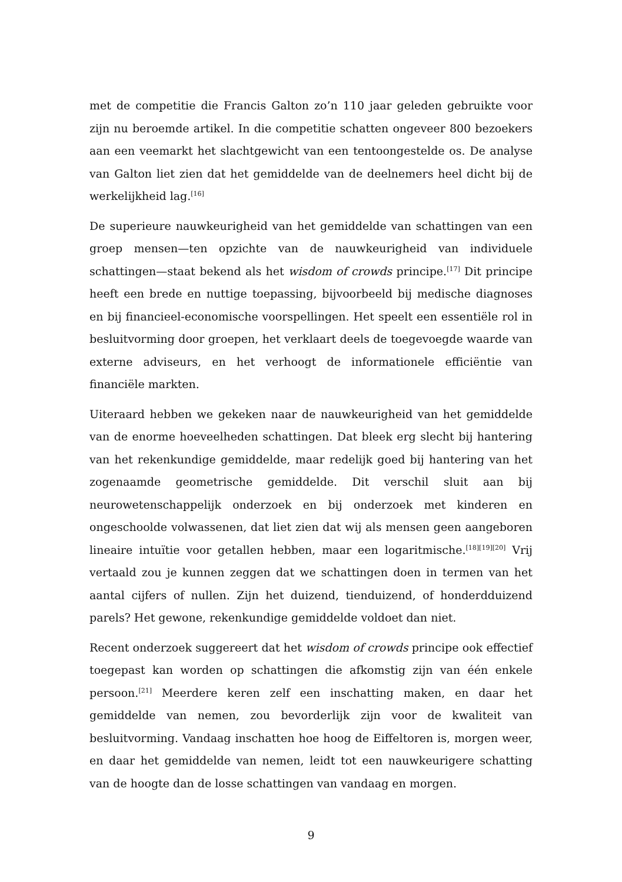met de competitie die Francis Galton zo’n 110 jaar geleden gebruikte voor zijn nu beroemde artikel. In die competitie schatten ongeveer 800 bezoekers aan een veemarkt het slachtgewicht van een tentoongestelde os. De analyse van Galton liet zien dat het gemiddelde van de deelnemers heel dicht bij de werkelijkheid lag.<sup>[16]</sup>
De superieure nauwkeurigheid van het gemiddelde van schattingen van een groep mensen—ten opzichte van de nauwkeurigheid van individuele schattingen—staat bekend als het wisdom of crowds principe.<sup>[17]</sup> Dit principe heeft een brede en nuttige toepassing, bijvoorbeeld bij medische diagnoses en bij financieel-economische voorspellingen. Het speelt een essentiële rol in besluitvorming door groepen, het verklaart deels de toegevoegde waarde van externe adviseurs, en het verhoogt de informationele efficiëntie van financiële markten.
Uiteraard hebben we gekeken naar de nauwkeurigheid van het gemiddelde van de enorme hoeveelheden schattingen. Dat bleek erg slecht bij hantering van het rekenkundige gemiddelde, maar redelijk goed bij hantering van het zogenaamde geometrische gemiddelde. Dit verschil sluit aan bij neurowetenschappelijk onderzoek en bij onderzoek met kinderen en ongeschoolde volwassenen, dat liet zien dat wij als mensen geen aangeboren lineaire intuïtie voor getallen hebben, maar een logaritmische.<sup>[18][19][20]</sup> Vrij vertaald zou je kunnen zeggen dat we schattingen doen in termen van het aantal cijfers of nullen. Zijn het duizend, tienduizend, of honderdduizend parels? Het gewone, rekenkundige gemiddelde voldoet dan niet.
Recent onderzoek suggereert dat het wisdom of crowds principe ook effectief toegepast kan worden op schattingen die afkomstig zijn van één enkele persoon.<sup>[21]</sup> Meerdere keren zelf een inschatting maken, en daar het gemiddelde van nemen, zou bevorderlijk zijn voor de kwaliteit van besluitvorming. Vandaag inschatten hoe hoog de Eiffeltoren is, morgen weer, en daar het gemiddelde van nemen, leidt tot een nauwkeurigere schatting van de hoogte dan de losse schattingen van vandaag en morgen.
9